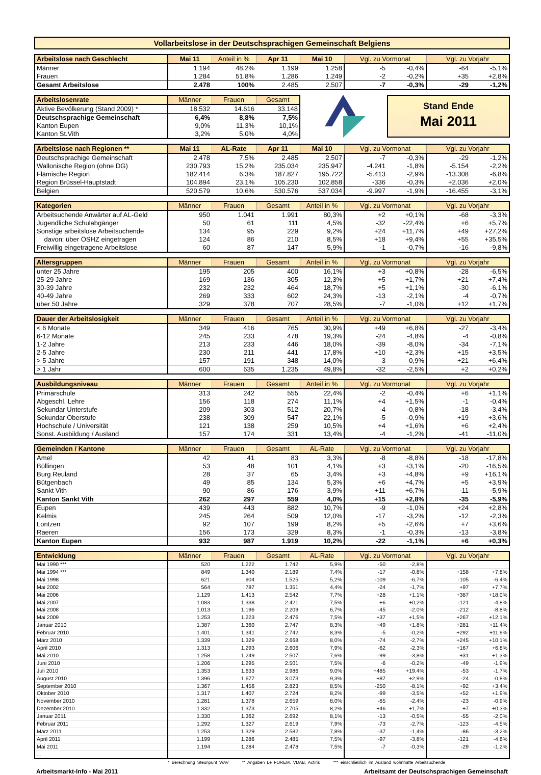Vollarbeitslose in der Deutschsprachigen Gemeinschaft Belgiens
| Arbeitslose nach Geschlecht | Mai 11 | Anteil in % | Apr 11 | Mai 10 | Vgl. zu Vormonat | | Vgl. zu Vorjahr | |
| --- | --- | --- | --- | --- | --- | --- | --- | --- |
| Männer | 1.194 | 48,2% | 1.199 | 1.258 | -5 | -0,4% | -64 | -5,1% |
| Frauen | 1.284 | 51,8% | 1.286 | 1.249 | -2 | -0,2% | +35 | +2,8% |
| Gesamt Arbeitslose | 2.478 | 100% | 2.485 | 2.507 | -7 | -0,3% | -29 | -1,2% |
| Arbeitslosenrate | Männer | Frauen | Gesamt |
| --- | --- | --- | --- |
| Aktive Bevölkerung (Stand 2009) * | 18.532 | 14.616 | 33.148 |
| Deutschsprachige Gemeinschaft | 6,4% | 8,8% | 7,5% |
| Kanton Eupen | 9,0% | 11,3% | 10,1% |
| Kanton St.Vith | 3,2% | 5,0% | 4,0% |
Stand Ende
Mai 2011
| Arbeitslose nach Regionen ** | Mai 11 | AL-Rate | Apr 11 | Mai 10 | Vgl. zu Vormonat | | Vgl. zu Vorjahr | |
| --- | --- | --- | --- | --- | --- | --- | --- | --- |
| Deutschsprachige Gemeinschaft | 2.478 | 7,5% | 2.485 | 2.507 | -7 | -0,3% | -29 | -1,2% |
| Wallonische Region (ohne DG) | 230.793 | 15,2% | 235.034 | 235.947 | -4.241 | -1,8% | -5.154 | -2,2% |
| Flämische Region | 182.414 | 6,3% | 187.827 | 195.722 | -5.413 | -2,9% | -13.308 | -6,8% |
| Region Brüssel-Hauptstadt | 104.894 | 23,1% | 105.230 | 102.858 | -336 | -0,3% | +2.036 | +2,0% |
| Belgien | 520.579 | 10,6% | 530.576 | 537.034 | -9.997 | -1,9% | -16.455 | -3,1% |
| Kategorien | Männer | Frauen | Gesamt | Anteil in % | Vgl. zu Vormonat | | Vgl. zu Vorjahr | |
| --- | --- | --- | --- | --- | --- | --- | --- | --- |
| Arbeitsuchende Anwärter auf AL-Geld | 950 | 1.041 | 1.991 | 80,3% | +2 | +0,1% | -68 | -3,3% |
| Jugendliche Schulabgänger | 50 | 61 | 111 | 4,5% | -32 | -22,4% | +6 | +5,7% |
| Sonstige arbeitslose Arbeitsuchende | 134 | 95 | 229 | 9,2% | +24 | +11,7% | +49 | +27,2% |
| davon: über ÖSHZ eingetragen | 124 | 86 | 210 | 8,5% | +18 | +9,4% | +55 | +35,5% |
| Freiwillig eingetragene Arbeitslose | 60 | 87 | 147 | 5,9% | -1 | -0,7% | -16 | -9,8% |
| Altersgruppen | Männer | Frauen | Gesamt | Anteil in % | Vgl. zu Vormonat | | Vgl. zu Vorjahr | |
| --- | --- | --- | --- | --- | --- | --- | --- | --- |
| unter 25 Jahre | 195 | 205 | 400 | 16,1% | +3 | +0,8% | -28 | -6,5% |
| 25-29 Jahre | 169 | 136 | 305 | 12,3% | +5 | +1,7% | +21 | +7,4% |
| 30-39 Jahre | 232 | 232 | 464 | 18,7% | +5 | +1,1% | -30 | -6,1% |
| 40-49 Jahre | 269 | 333 | 602 | 24,3% | -13 | -2,1% | -4 | -0,7% |
| über 50 Jahre | 329 | 378 | 707 | 28,5% | -7 | -1,0% | +12 | +1,7% |
| Dauer der Arbeitslosigkeit | Männer | Frauen | Gesamt | Anteil in % | Vgl. zu Vormonat | | Vgl. zu Vorjahr | |
| --- | --- | --- | --- | --- | --- | --- | --- | --- |
| < 6 Monate | 349 | 416 | 765 | 30,9% | +49 | +6,8% | -27 | -3,4% |
| 6-12 Monate | 245 | 233 | 478 | 19,3% | -24 | -4,8% | -4 | -0,8% |
| 1-2 Jahre | 213 | 233 | 446 | 18,0% | -39 | -8,0% | -34 | -7,1% |
| 2-5 Jahre | 230 | 211 | 441 | 17,8% | +10 | +2,3% | +15 | +3,5% |
| > 5 Jahre | 157 | 191 | 348 | 14,0% | -3 | -0,9% | +21 | +6,4% |
| > 1 Jahr | 600 | 635 | 1.235 | 49,8% | -32 | -2,5% | +2 | +0,2% |
| Ausbildungsniveau | Männer | Frauen | Gesamt | Anteil in % | Vgl. zu Vormonat | | Vgl. zu Vorjahr | |
| --- | --- | --- | --- | --- | --- | --- | --- | --- |
| Primarschule | 313 | 242 | 555 | 22,4% | -2 | -0,4% | +6 | +1,1% |
| Abgeschl. Lehre | 156 | 118 | 274 | 11,1% | +4 | +1,5% | -1 | -0,4% |
| Sekundar Unterstufe | 209 | 303 | 512 | 20,7% | -4 | -0,8% | -18 | -3,4% |
| Sekundar Oberstufe | 238 | 309 | 547 | 22,1% | -5 | -0,9% | +19 | +3,6% |
| Hochschule / Universität | 121 | 138 | 259 | 10,5% | +4 | +1,6% | +6 | +2,4% |
| Sonst. Ausbildung / Ausland | 157 | 174 | 331 | 13,4% | -4 | -1,2% | -41 | -11,0% |
| Gemeinden / Kantone | Männer | Frauen | Gesamt | AL-Rate | Vgl. zu Vormonat | | Vgl. zu Vorjahr | |
| --- | --- | --- | --- | --- | --- | --- | --- | --- |
| Amel | 42 | 41 | 83 | 3,3% | -8 | -8,8% | -18 | -17,8% |
| Büllingen | 53 | 48 | 101 | 4,1% | +3 | +3,1% | -20 | -16,5% |
| Burg Reuland | 28 | 37 | 65 | 3,4% | +3 | +4,8% | +9 | +16,1% |
| Bütgenbach | 49 | 85 | 134 | 5,3% | +6 | +4,7% | +5 | +3,9% |
| Sankt Vith | 90 | 86 | 176 | 3,9% | +11 | +6,7% | -11 | -5,9% |
| Kanton Sankt Vith | 262 | 297 | 559 | 4,0% | +15 | +2,8% | -35 | -5,9% |
| Eupen | 439 | 443 | 882 | 10,7% | -9 | -1,0% | +24 | +2,8% |
| Kelmis | 245 | 264 | 509 | 12,0% | -17 | -3,2% | -12 | -2,3% |
| Lontzen | 92 | 107 | 199 | 8,2% | +5 | +2,6% | +7 | +3,6% |
| Raeren | 156 | 173 | 329 | 8,3% | -1 | -0,3% | -13 | -3,8% |
| Kanton Eupen | 932 | 987 | 1.919 | 10,2% | -22 | -1,1% | +6 | +0,3% |
| Entwicklung | Männer | Frauen | Gesamt | AL-Rate | Vgl. zu Vormonat | | Vgl. zu Vorjahr | |
| --- | --- | --- | --- | --- | --- | --- | --- | --- |
| Mai 1990 *** | 520 | 1.222 | 1.742 | 5,9% | -50 | -2,8% | | |
| Mai 1994 *** | 849 | 1.340 | 2.189 | 7,4% | -17 | -0,8% | +158 | +7,8% |
| Mai 1998 | 621 | 904 | 1.525 | 5,2% | -109 | -6,7% | -105 | -6,4% |
| Mai 2002 | 564 | 787 | 1.351 | 4,4% | -24 | -1,7% | +97 | +7,7% |
| Mai 2006 | 1.129 | 1.413 | 2.542 | 7,7% | +28 | +1,1% | +387 | +18,0% |
| Mai 2007 | 1.083 | 1.338 | 2.421 | 7,5% | +6 | +0,2% | -121 | -4,8% |
| Mai 2008 | 1.013 | 1.196 | 2.209 | 6,7% | -45 | -2,0% | -212 | -8,8% |
| Mai 2009 | 1.253 | 1.223 | 2.476 | 7,5% | +37 | +1,5% | +267 | +12,1% |
| Januar 2010 | 1.387 | 1.360 | 2.747 | 8,3% | +49 | +1,8% | +281 | +11,4% |
| Februar 2010 | 1.401 | 1.341 | 2.742 | 8,3% | -5 | -0,2% | +292 | +11,9% |
| März 2010 | 1.339 | 1.329 | 2.668 | 8,0% | -74 | -2,7% | +245 | +10,1% |
| April 2010 | 1.313 | 1.293 | 2.606 | 7,9% | -62 | -2,3% | +167 | +6,8% |
| Mai 2010 | 1.258 | 1.249 | 2.507 | 7,6% | -99 | -3,8% | +31 | +1,3% |
| Juni 2010 | 1.206 | 1.295 | 2.501 | 7,5% | -6 | -0,2% | -49 | -1,9% |
| Juli 2010 | 1.353 | 1.633 | 2.986 | 9,0% | +485 | +19,4% | -53 | -1,7% |
| August 2010 | 1.396 | 1.677 | 3.073 | 9,3% | +87 | +2,9% | -24 | -0,8% |
| September 2010 | 1.367 | 1.456 | 2.823 | 8,5% | -250 | -8,1% | +92 | +3,4% |
| Oktober 2010 | 1.317 | 1.407 | 2.724 | 8,2% | -99 | -3,5% | +52 | +1,9% |
| November 2010 | 1.281 | 1.378 | 2.659 | 8,0% | -65 | -2,4% | -23 | -0,9% |
| Dezember 2010 | 1.332 | 1.373 | 2.705 | 8,2% | +46 | +1,7% | +7 | +0,3% |
| Januar 2011 | 1.330 | 1.362 | 2.692 | 8,1% | -13 | -0,5% | -55 | -2,0% |
| Februar 2011 | 1.292 | 1.327 | 2.619 | 7,9% | -73 | -2,7% | -123 | -4,5% |
| März 2011 | 1.253 | 1.329 | 2.582 | 7,8% | -37 | -1,4% | -86 | -3,2% |
| April 2011 | 1.199 | 1.286 | 2.485 | 7,5% | -97 | -3,8% | -121 | -4,6% |
| Mai 2011 | 1.194 | 1.284 | 2.478 | 7,5% | -7 | -0,3% | -29 | -1,2% |
| ... | | | | | | | | |
* Berechnung Steunpunt WAV ** Angaben Le FOREM, VDAB, Actiris *** einschließlich im Ausland wohnhafte Arbeitsuchende
Arbeitsmarkt-Info - Mai 2011 Arbeitsamt der Deutschsprachigen Gemeinschaft